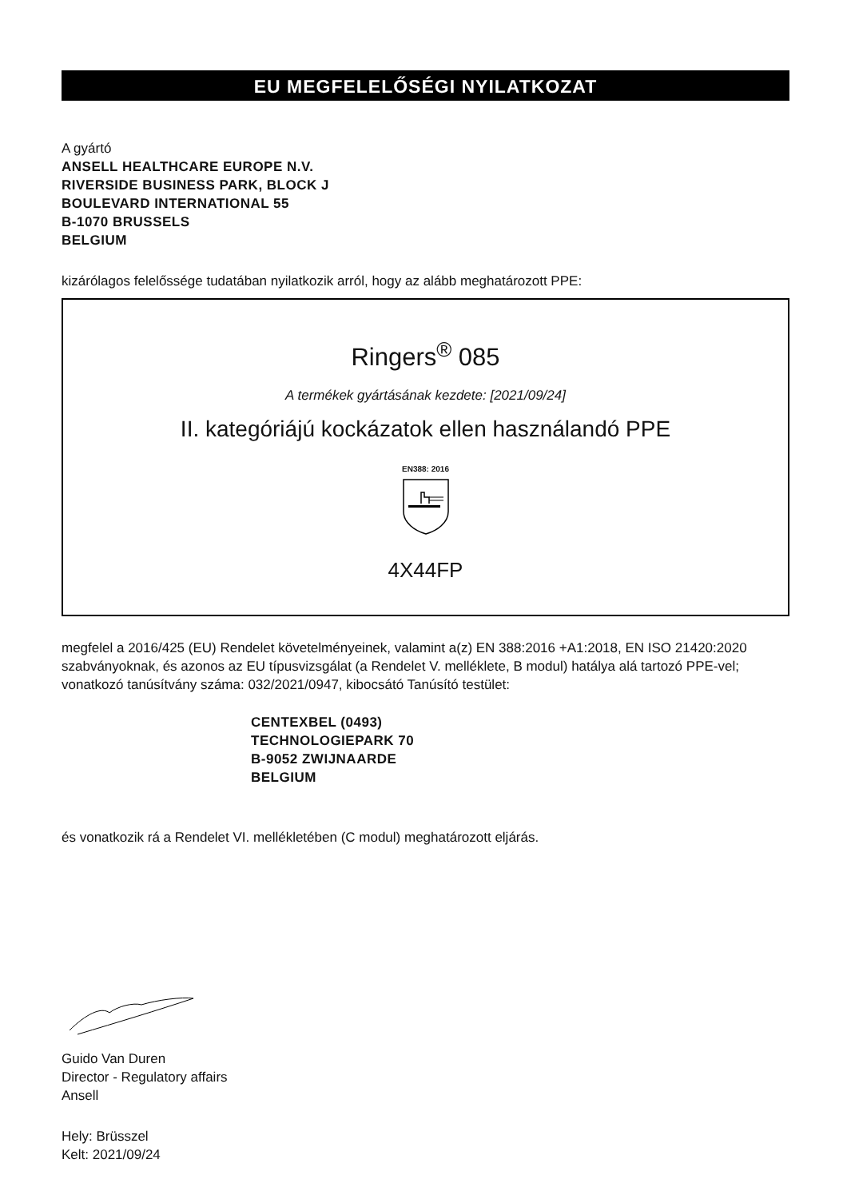EU MEGFELELŐSÉGI NYILATKOZAT
A gyártó
ANSELL HEALTHCARE EUROPE N.V.
RIVERSIDE BUSINESS PARK, BLOCK J
BOULEVARD INTERNATIONAL 55
B-1070 BRUSSELS
BELGIUM
kizárólagos felelőssége tudatában nyilatkozik arról, hogy az alább meghatározott PPE:
Ringers<sup>®</sup> 085
A termékek gyártásának kezdete: [2021/09/24]
II. kategóriájú kockázatok ellen használandó PPE
EN388: 2016
4X44FP
megfelel a 2016/425 (EU) Rendelet követelményeinek, valamint a(z) EN 388:2016 +A1:2018, EN ISO 21420:2020 szabványoknak, és azonos az EU típusvizsgálat (a Rendelet V. melléklete, B modul) hatálya alá tartozó PPE-vel; vonatkozó tanúsítvány száma: 032/2021/0947, kibocsátó Tanúsító testület:
CENTEXBEL (0493)
TECHNOLOGIEPARK 70
B-9052 ZWIJNAARDE
BELGIUM
és vonatkozik rá a Rendelet VI. mellékletében (C modul) meghatározott eljárás.
Guido Van Duren
Director - Regulatory affairs
Ansell
Hely: Brüsszel
Kelt: 2021/09/24